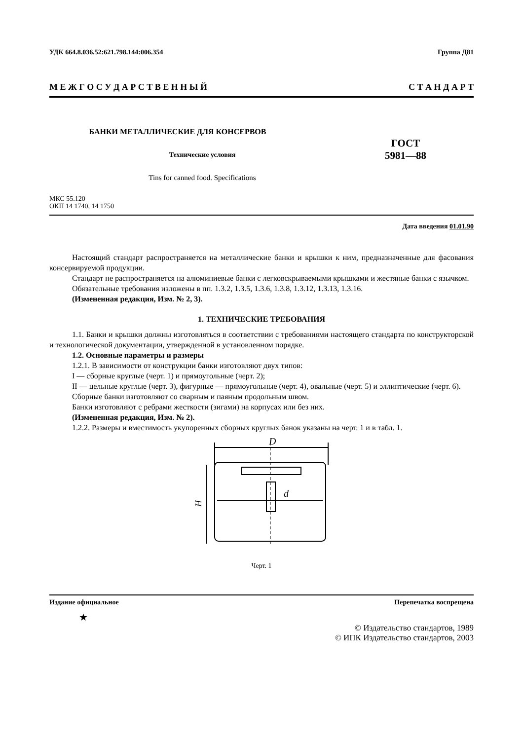УДК 664.8.036.52:621.798.144:006.354 Группа Д81
М Е Ж Г О С У Д А Р С Т В Е Н Н Ы Й С Т А Н Д А Р Т
БАНКИ МЕТАЛЛИЧЕСКИЕ ДЛЯ КОНСЕРВОВ
Технические условия
Tins for canned food. Specifications
ГОСТ
5981—88
МКС 55.120
ОКП 14 1740, 14 1750
Дата введения 01.01.90
Настоящий стандарт распространяется на металлические банки и крышки к ним, предназначенные для фасования консервируемой продукции.
Стандарт не распространяется на алюминиевые банки с легковскрываемыми крышками и жестяные банки с язычком.
Обязательные требования изложены в пп. 1.3.2, 1.3.5, 1.3.6, 1.3.8, 1.3.12, 1.3.13, 1.3.16.
(Измененная редакция, Изм. № 2, 3).
1. ТЕХНИЧЕСКИЕ ТРЕБОВАНИЯ
1.1. Банки и крышки должны изготовляться в соответствии с требованиями настоящего стандарта по конструкторской и технологической документации, утвержденной в установленном порядке.
1.2. Основные параметры и размеры
1.2.1. В зависимости от конструкции банки изготовляют двух типов:
I — сборные круглые (черт. 1) и прямоугольные (черт. 2);
II — цельные круглые (черт. 3), фигурные — прямоугольные (черт. 4), овальные (черт. 5) и эллиптические (черт. 6).
Сборные банки изготовляют со сварным и паяным продольным швом.
Банки изготовляют с ребрами жесткости (зигами) на корпусах или без них.
(Измененная редакция, Изм. № 2).
1.2.2. Размеры и вместимость укупоренных сборных круглых банок указаны на черт. 1 и в табл. 1.
D
H
d
Черт. 1
Издание официальное Перепечатка воспрещена
★
© Издательство стандартов, 1989
© ИПК Издательство стандартов, 2003